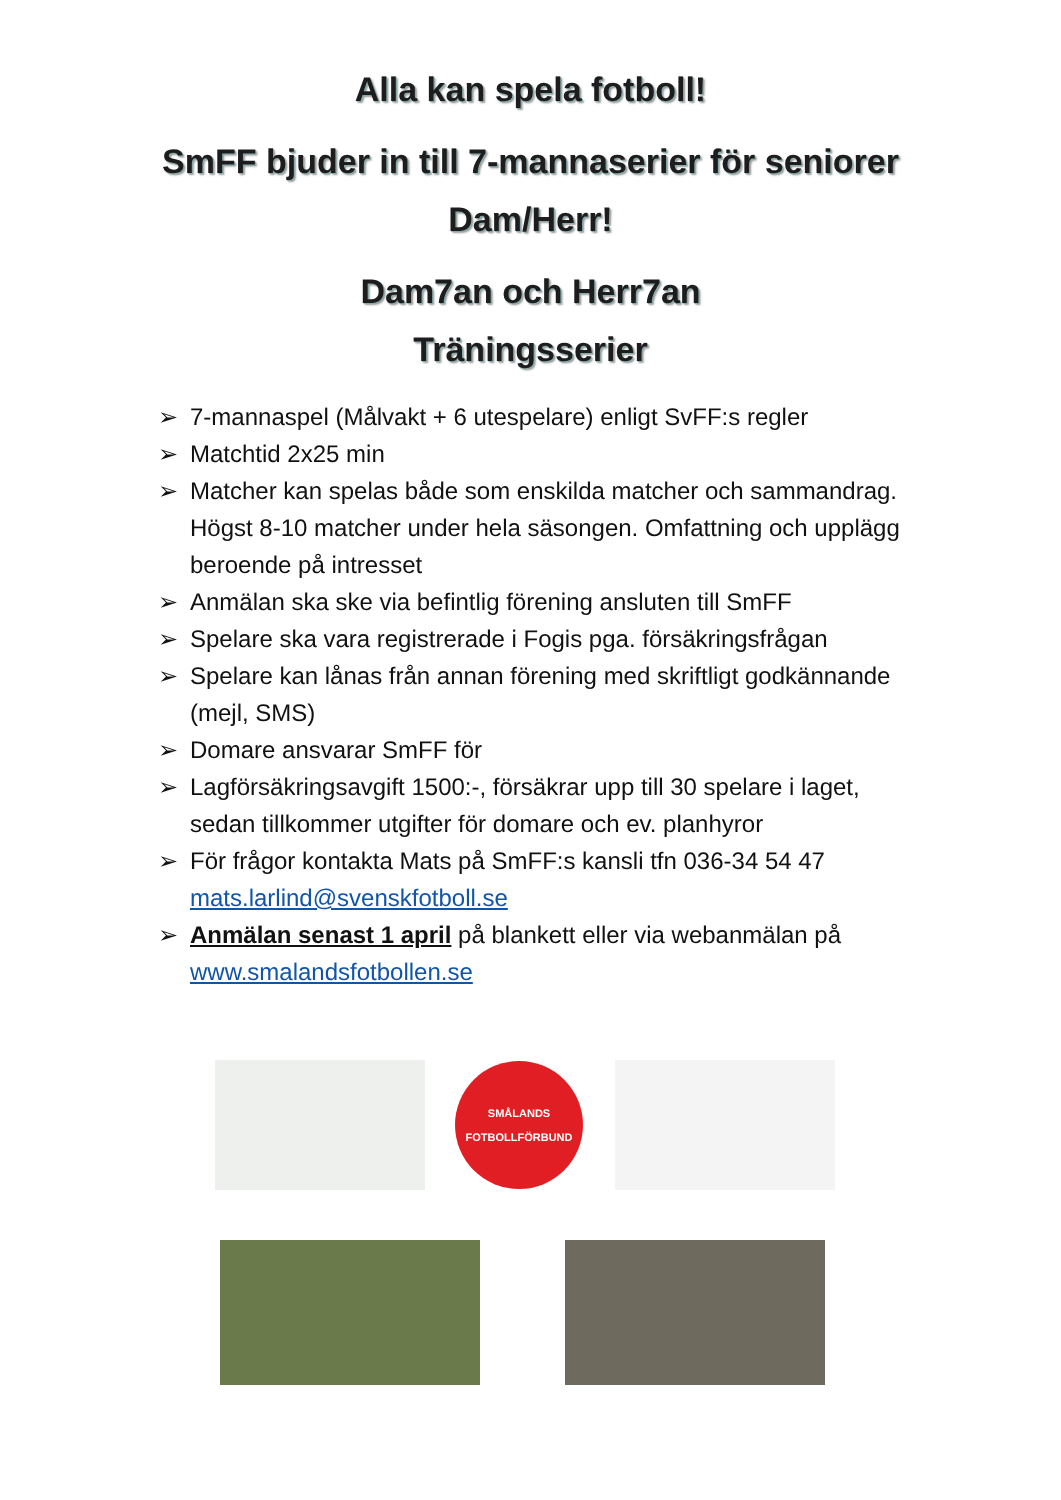Alla kan spela fotboll!
SmFF bjuder in till 7-mannaserier för seniorer
Dam/Herr!
Dam7an och Herr7an
Träningsserier
➢ 7-mannaspel (Målvakt + 6 utespelare) enligt SvFF:s regler
➢ Matchtid 2x25 min
➢ Matcher kan spelas både som enskilda matcher och sammandrag. Högst 8-10 matcher under hela säsongen. Omfattning och upplägg beroende på intresset
➢ Anmälan ska ske via befintlig förening ansluten till SmFF
➢ Spelare ska vara registrerade i Fogis pga. försäkringsfrågan
➢ Spelare kan lånas från annan förening med skriftligt godkännande (mejl, SMS)
➢ Domare ansvarar SmFF för
➢ Lagförsäkringsavgift 1500:-, försäkrar upp till 30 spelare i laget, sedan tillkommer utgifter för domare och ev. planhyror
➢ För frågor kontakta Mats på SmFF:s kansli tfn 036-34 54 47 mats.larlind@svenskfotboll.se
➢ Anmälan senast 1 april på blankett eller via webanmälan på www.smalandsfotbollen.se
SMÅLANDS
FOTBOLLFÖRBUND